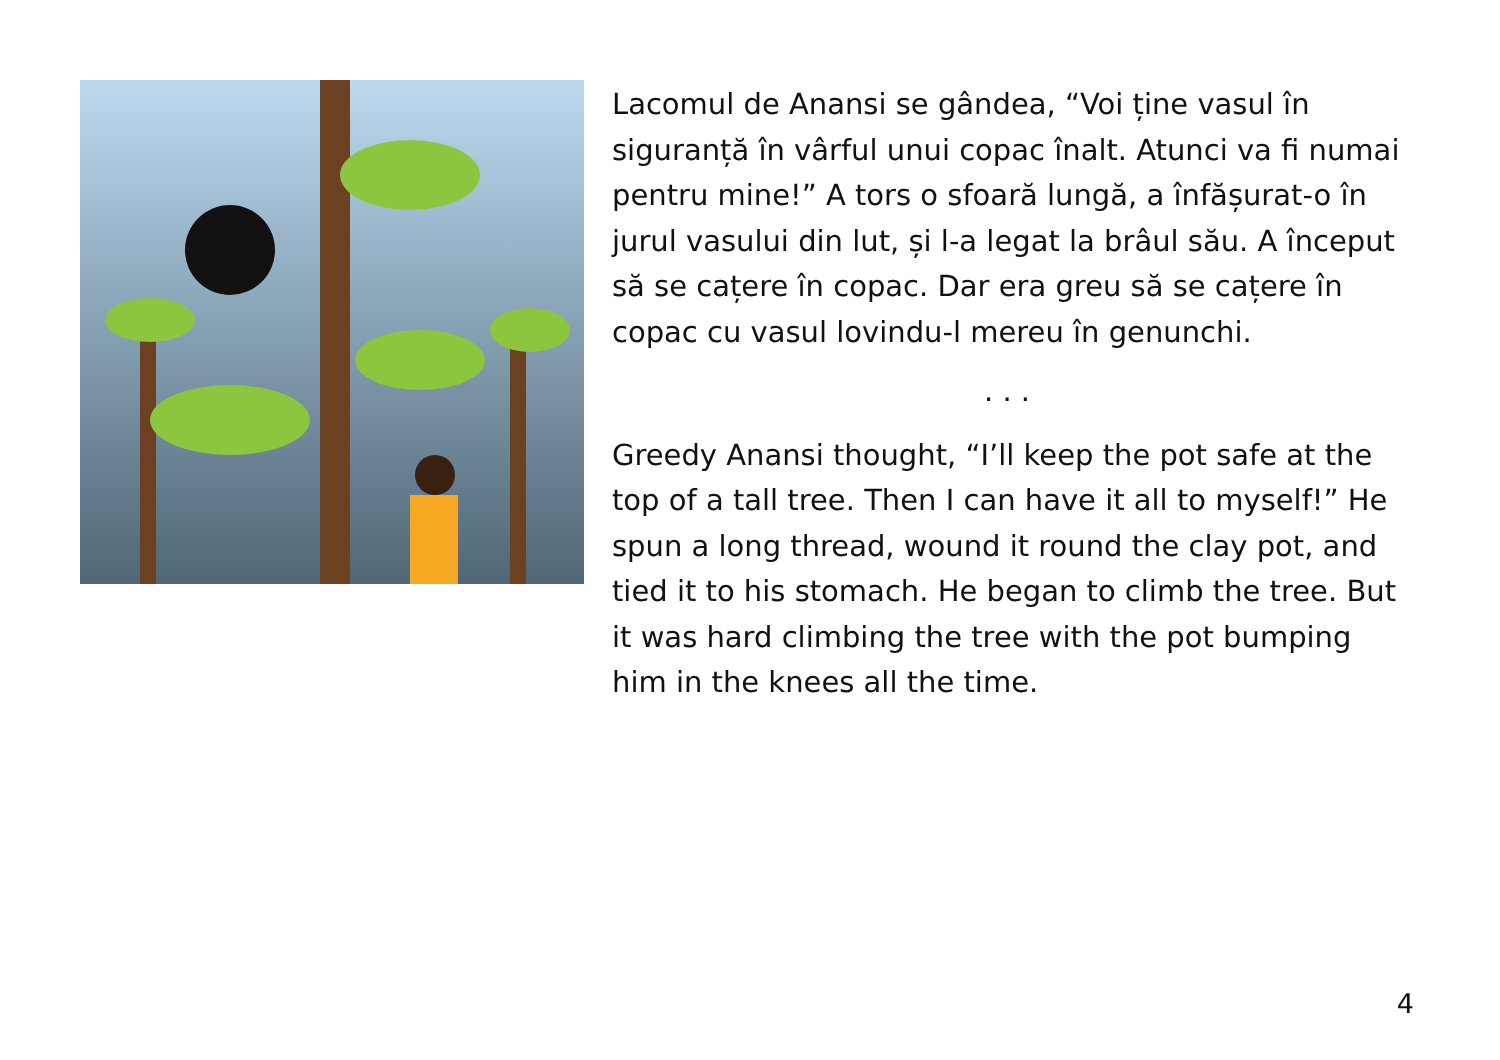Lacomul de Anansi se gândea, “Voi ține vasul în siguranță în vârful unui copac înalt. Atunci va fi numai pentru mine!” A tors o sfoară lungă, a înfășurat-o în jurul vasului din lut, și l-a legat la brâul său. A început să se cațere în copac. Dar era greu să se cațere în copac cu vasul lovindu-l mereu în genunchi.
. . .
Greedy Anansi thought, “I’ll keep the pot safe at the top of a tall tree. Then I can have it all to myself!” He spun a long thread, wound it round the clay pot, and tied it to his stomach. He began to climb the tree. But it was hard climbing the tree with the pot bumping him in the knees all the time.
4